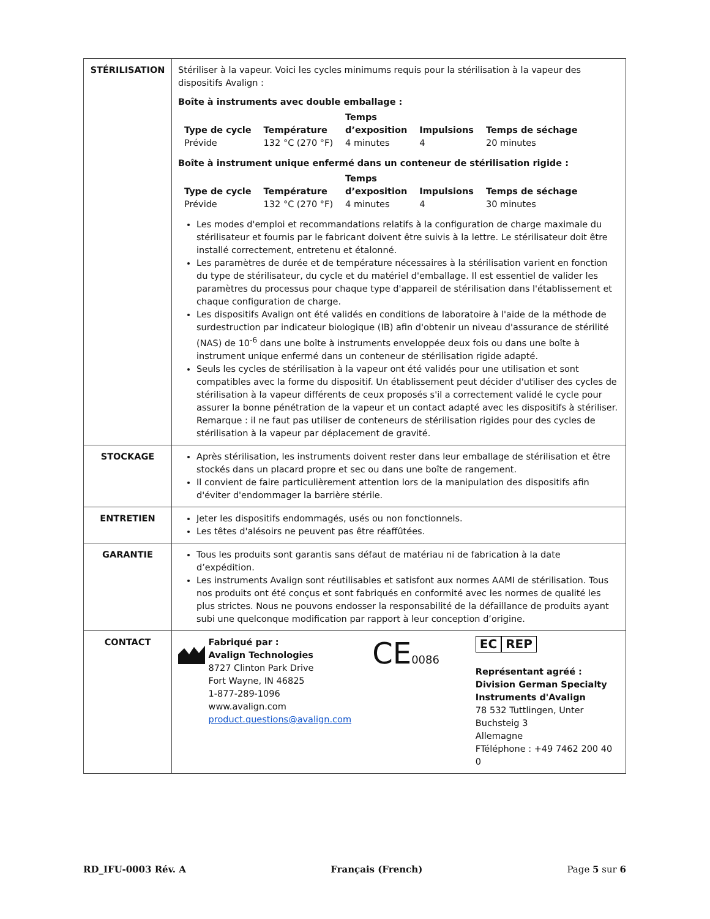| STÉRILISATION | Stériliser à la vapeur. Voici les cycles minimums requis pour la stérilisation à la vapeur des dispositifs Avalign : Boîte à instruments avec double emballage : / Type de cycle / Température / Temps d’exposition / Impulsions / Temps de séchage / / Prévide / 132 °C (270 °F) / 4 minutes / 4 / 20 minutes / Boîte à instrument unique enfermé dans un conteneur de stérilisation rigide : / Type de cycle / Température / Temps d’exposition / Impulsions / Temps de séchage / / Prévide / 132 °C (270 °F) / 4 minutes / 4 / 30 minutes / Les modes d'emploi et recommandations relatifs à la configuration de charge maximale du stérilisateur et fournis par le fabricant doivent être suivis à la lettre. Le stérilisateur doit être installé correctement, entretenu et étalonné. Les paramètres de durée et de température nécessaires à la stérilisation varient en fonction du type de stérilisateur, du cycle et du matériel d'emballage. Il est essentiel de valider les paramètres du processus pour chaque type d'appareil de stérilisation dans l'établissement et chaque configuration de charge. Les dispositifs Avalign ont été validés en conditions de laboratoire à l'aide de la méthode de surdestruction par indicateur biologique (IB) afin d'obtenir un niveau d'assurance de stérilité (NAS) de 10<sup>-6</sup> dans une boîte à instruments enveloppée deux fois ou dans une boîte à instrument unique enfermé dans un conteneur de stérilisation rigide adapté. Seuls les cycles de stérilisation à la vapeur ont été validés pour une utilisation et sont compatibles avec la forme du dispositif. Un établissement peut décider d'utiliser des cycles de stérilisation à la vapeur différents de ceux proposés s'il a correctement validé le cycle pour assurer la bonne pénétration de la vapeur et un contact adapté avec les dispositifs à stériliser. Remarque : il ne faut pas utiliser de conteneurs de stérilisation rigides pour des cycles de stérilisation à la vapeur par déplacement de gravité. |
| STOCKAGE | Après stérilisation, les instruments doivent rester dans leur emballage de stérilisation et être stockés dans un placard propre et sec ou dans une boîte de rangement. Il convient de faire particulièrement attention lors de la manipulation des dispositifs afin d'éviter d'endommager la barrière stérile. |
| ENTRETIEN | Jeter les dispositifs endommagés, usés ou non fonctionnels. Les têtes d'alésoirs ne peuvent pas être réaffûtées. |
| GARANTIE | Tous les produits sont garantis sans défaut de matériau ni de fabrication à la date d’expédition. Les instruments Avalign sont réutilisables et satisfont aux normes AAMI de stérilisation. Tous nos produits ont été conçus et sont fabriqués en conformité avec les normes de qualité les plus strictes. Nous ne pouvons endosser la responsabilité de la défaillance de produits ayant subi une quelconque modification par rapport à leur conception d’origine. |
| CONTACT | Fabriqué par : Avalign Technologies 8727 Clinton Park Drive Fort Wayne, IN 46825 1-877-289-1096 www.avalign.com product.questions@avalign.com CE 0086 EC REP Représentant agréé : Division German Specialty Instruments d'Avalign 78 532 Tuttlingen, Unter Buchsteig 3 Allemagne FTéléphone : +49 7462 200 40 0 |
RD_IFU-0003 Rév. A Français (French) Page 5 sur 6